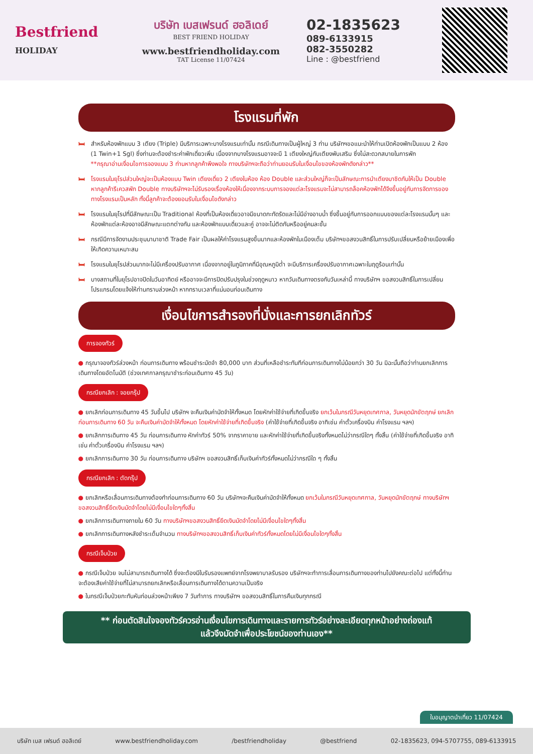Bestfriend
HOLIDAY
บริษัท เบสเฟรนด์ ฮอลิเดย์
BEST FRIEND HOLIDAY
www.bestfriendholiday.com
TAT License 11/07424
02-1835623
089-6133915
082-3550282
Line : @bestfriend
โรงแรมที่พัก
🛏 สำหรับห้องพักแบบ 3 เตียง (Triple) มีบริการเฉพาะบางโรงแรมเท่านั้น กรณีเดินทางเป็นผู้ใหญ่ 3 ท่าน บริษัทฯขอแนะนำให้ท่านเปิดห้องพักเป็นแบบ 2 ห้อง (1 Twin+1 Sgl) ซึ่งท่านจะต้องชำระค่าพักเดี่ยวเพิ่ม เนื่องจากบางโรงแรมอาจจะมี 1 เตียงใหญ่กับเตียงพับเสริม ซึ่งไม่สะดวกสบายในการพัก
**กรุณาอ่านเงื่อนไขการจองแบบ 3 ท่านหากลูกค้าพึงพอใจ ทางบริษัทฯจะถือว่าท่านยอมรับในเงื่อนไขของห้องพักดังกล่าว**
🛏 โรงแรมในยุโรปส่วนใหญ่จะเป็นห้องแบบ Twin เตียงเดี่ยว 2 เตียงในห้อง ห้อง Double และส่วนใหญ่ก็จะเป็นลักษณะการนำเตียงมาชิดกันให้เป็น Double หากลูกค้ารีเควสพัก Double ทางบริษัทฯจะไม่รับรองเรื่องห้องให้เนื่องจากระบบการจองแต่ละโรงแรมจะไม่สามารถล็อคห้องพักได้จึงขึ้นอยู่กับการจัดการของทางโรงแรมเป็นหลัก ทั้งนี้ลูกค้าจะต้องยอมรับในเงื่อนไขดังกล่าว
🛏 โรงแรมในยุโรปที่มีลักษณะเป็น Traditional ห้องที่เป็นห้องเดี่ยวอาจมีขนาดกะทัดรัดและไม่มีอ่างอาบน้ำ ซึ่งขึ้นอยู่กับการออกแบบของแต่ละโรงแรมนั้นๆ และห้องพักแต่ละห้องอาจมีลักษณะแตกต่างกัน และห้องพักแบบเดี่ยวและคู่ อาจจะไม่ติดกันหรืออยู่คนละชั้น
🛏 กรณีมีการจัดงานประชุมนานาชาติ Trade Fair เป็นผลให้ค่าโรงแรมสูงขึ้นมากและห้องพักในเมืองเต็ม บริษัทฯขอสงวนสิทธิ์ในการปรับเปลี่ยนหรือย้ายเมืองเพื่อให้เกิดความเหมาะสม
🛏 โรงแรมในยุโรปส่วนมากจะไม่มีเครื่องปรับอากาศ เนื่องจากอยู่ในภูมิภาคที่มีอุณหภูมิต่ำ จะมีบริการเครื่องปรับอากาศเฉพาะในฤดูร้อนเท่านั้น
🛏 บางสถานที่ในยุโรปอาจปิดในวันอาทิตย์ หรืออาจจะมีการปิดปรับปรุงในช่วงฤดูหนาว หากวันเดินทางตรงกับวันเหล่านี้ ทางบริษัทฯ ขอสงวนสิทธิ์ในการเปลี่ยนโปรแกรมโดยแจ้งให้ท่านทราบล่วงหน้า หากทราบเวลาที่แน่นอนก่อนเดินทาง
เงื่อนไขการสำรองที่นั่งและการยกเลิกทัวร์
การจองทัวร์
● กรุณาจองทัวร์ล่วงหน้า ก่อนการเดินทาง พร้อมชำระมัดจำ 80,000 บาท ส่วนที่เหลือชำระทันทีก่อนการเดินทางไม่น้อยกว่า 30 วัน มิฉะนั้นถือว่าท่านยกเลิกการเดินทางโดยอัตโนมัติ (ช่วงเทศกาลกรุณาชำระก่อนเดินทาง 45 วัน)
กรณียกเลิก : จอยกรุ๊ป
● ยกเลิกก่อนการเดินทาง 45 วันขึ้นไป บริษัทฯ จะคืนเงินค่ามัดจำให้ทั้งหมด โดยหักค่าใช้จ่ายที่เกิดขึ้นจริง ยกเว้นในกรณีวันหยุดเทศกาล, วันหยุดนักขัตฤกษ์ ยกเลิกก่อนการเดินทาง 60 วัน จะคืนเงินค่ามัดจำให้ทั้งหมด โดยหักค่าใช้จ่ายที่เกิดขึ้นจริง (ค่าใช้จ่ายที่เกิดขึ้นจริง อาทิเช่น ค่าตั๋วเครื่องบิน ค่าโรงแรม ฯลฯ)
● ยกเลิกการเดินทาง 45 วัน ก่อนการเดินทาง หักค่าทัวร์ 50% จากราคาขาย และหักค่าใช้จ่ายที่เกิดขึ้นจริงทั้งหมดไม่ว่ากรณีใดๆ ทั้งสิ้น (ค่าใช้จ่ายที่เกิดขึ้นจริง อาทิเช่น ค่าตั๋วเครื่องบิน ค่าโรงแรม ฯลฯ)
● ยกเลิกการเดินทาง 30 วัน ก่อนการเดินทาง บริษัทฯ ขอสงวนสิทธิ์เก็บเงินค่าทัวร์ทั้งหมดไม่ว่ากรณีใด ๆ ทั้งสิ้น
กรณียกเลิก : ตัดกรุ๊ป
● ยกเลิกหรือเลื่อนการเดินทางต้องทำก่อนการเดินทาง 60 วัน บริษัทฯจะคืนเงินค่ามัดจำให้ทั้งหมด ยกเว้นในกรณีวันหยุดเทศกาล, วันหยุดนักขัตฤกษ์ ทางบริษัทฯขอสงวนสิทธิ์ยึดเงินมัดจำโดยไม่มีเงื่อนไขใดๆทั้งสิ้น
● ยกเลิกการเดินทางภายใน 60 วัน ทางบริษัทฯขอสงวนสิทธิ์ยึดเงินมัดจำโดยไม่มีเงื่อนไขใดๆทั้งสิ้น
● ยกเลิกการเดินทางหลังชำระเต็มจำนวน ทางบริษัทฯขอสงวนสิทธิ์เก็บเงินค่าทัวร์ทั้งหมดโดยไม่มีเงื่อนไขใดๆทั้งสิ้น
กรณีเจ็บป่วย
● กรณีเจ็บป่วย จนไม่สามารถเดินทางได้ ซึ่งจะต้องมีใบรับรองแพทย์จากโรงพยาบาลรับรอง บริษัทฯจะทำการเลื่อนการเดินทางของท่านไปยังคณะต่อไป แต่ทั้งนี้ท่านจะต้องเสียค่าใช้จ่ายที่ไม่สามารถยกเลิกหรือเลื่อนการเดินทางได้ตามความเป็นจริง
● ในกรณีเจ็บป่วยกะทันหันก่อนล่วงหน้าเพียง 7 วันทำการ ทางบริษัทฯ ขอสงวนสิทธิ์ในการคืนเงินทุกกรณี
** ก่อนตัดสินใจจองทัวร์ควรอ่านเงื่อนไขการเดินทางและรายการทัวร์อย่างละเอียดทุกหน้าอย่างถ่องแท้
แล้วจึงมัดจำเพื่อประโยชน์ของท่านเอง**
ใบอนุญาตนำเที่ยว 11/07424
บริษัท เบส เฟรนด์ ฮอลิเดย์ www.bestfriendholiday.com /bestfriendholiday @bestfriend 02-1835623, 094-5707755, 089-6133915